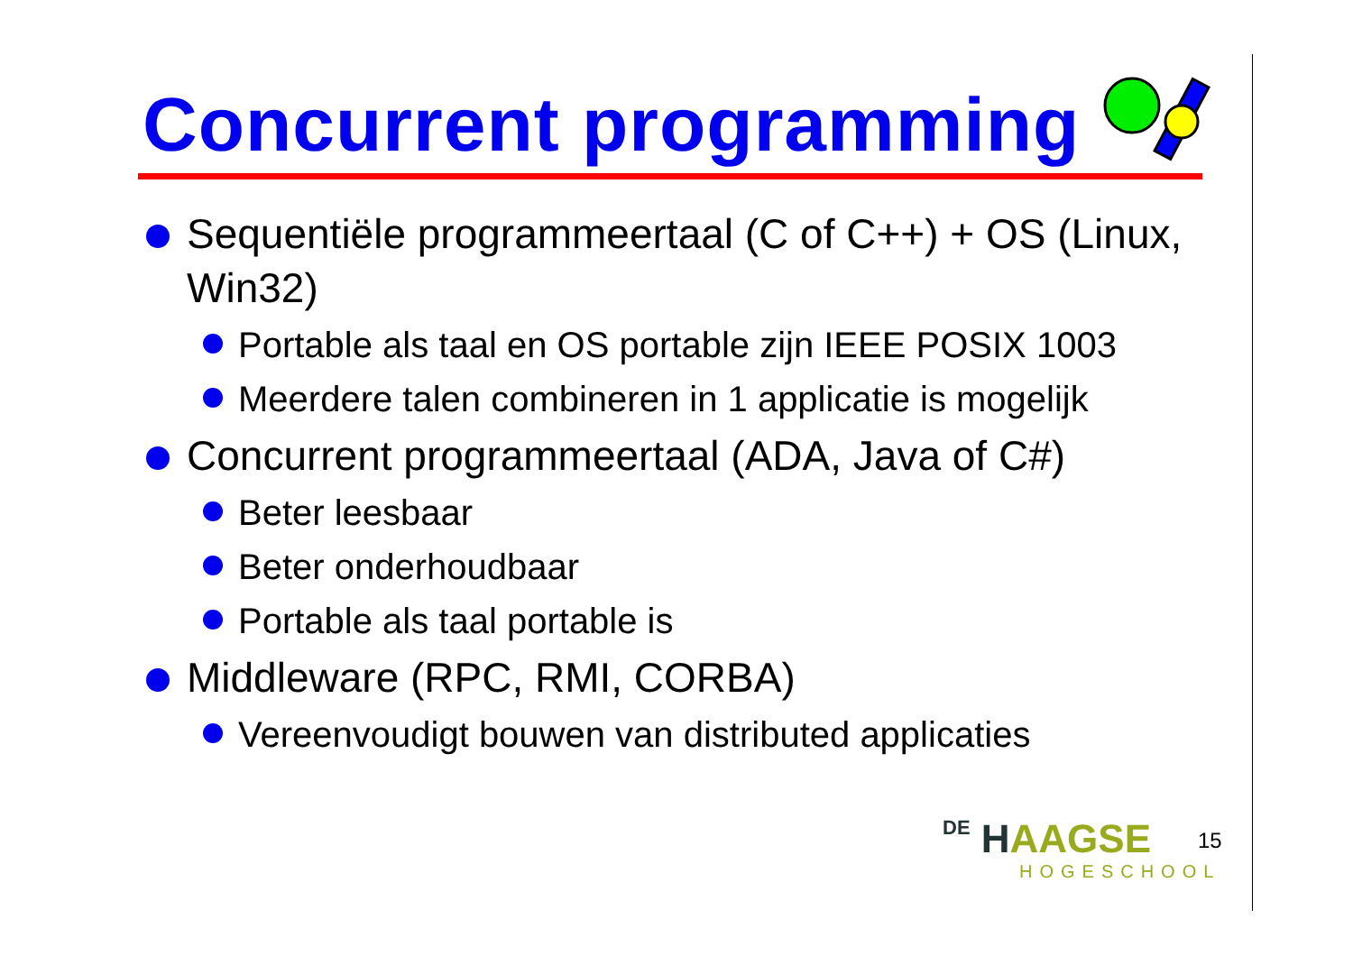Concurrent programming
Sequentiële programmeertaal (C of C++) + OS (Linux, Win32)
Portable als taal en OS portable zijn IEEE POSIX 1003
Meerdere talen combineren in 1 applicatie is mogelijk
Concurrent programmeertaal (ADA, Java of C#)
Beter leesbaar
Beter onderhoudbaar
Portable als taal portable is
Middleware (RPC, RMI, CORBA)
Vereenvoudigt bouwen van distributed applicaties
DE HAAGSE
HOGESCHOOL
15